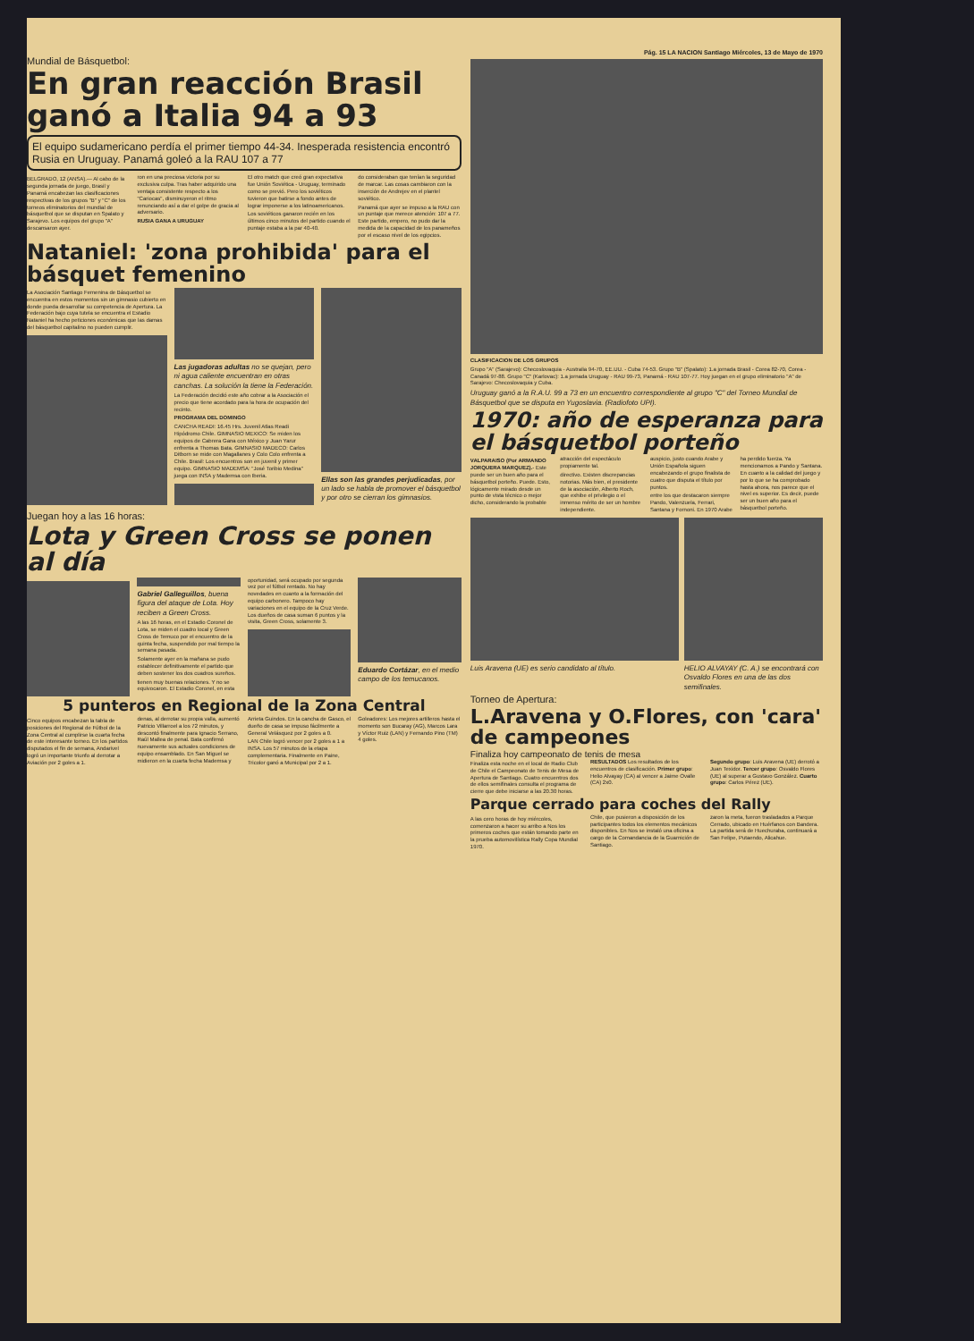Pág. 15 LA NACION Santiago Miércoles, 13 de Mayo de 1970
Mundial de Básquetbol:
En gran reacción Brasil ganó a Italia 94 a 93
El equipo sudamericano perdía el primer tiempo 44-34. Inesperada resistencia encontró Rusia en Uruguay. Panamá goleó a la RAU 107 a 77
BELGRADO, 12 (ANSA).— Al cabo de la segunda jornada de juego, Brasil y Panamá encabezan las clasificaciones respectivas de los grupos "B" y "C" de los torneos eliminatorios del mundial de básquetbol que se disputan en Spalato y Sarajevo. Los equipos del grupo "A" descansaron ayer.
ron en una preciosa victoria por su exclusiva culpa. Tras haber adquirido una ventaja consistente respecto a los "Cariocas", disminuyeron el ritmo renunciando así a dar el golpe de gracia al adversario.
RUSIA GANA A URUGUAY
El otro match que creó gran expectativa fue Unión Soviética - Uruguay, terminado como se previó. Pero los soviéticos tuvieron que batirse a fondo antes de lograr imponerse a los latinoamericanos.
Los soviéticos ganaron recién en los últimos cinco minutos del partido cuando el puntaje estaba a la par 40-40.
do consideraban que tenían la seguridad de marcar. Las cosas cambiaron con la inserción de Andrejev en el plantel soviético.
Panamá que ayer se impuso a la RAU con un puntaje que merece atención: 107 a 77. Este partido, empero, no pudo dar la medida de la capacidad de los panameños por el escaso nivel de los egipcios.
Nataniel: 'zona prohibida' para el básquet femenino
La Asociación Santiago Femenina de Básquetbol se encuentra en estos momentos sin un gimnasio cubierto en donde pueda desarrollar su competencia de Apertura. La Federación bajo cuya tutela se encuentra el Estadio Nataniel ha hecho peticiones económicas que las damas del básquetbol capitalino no pueden cumplir.
Las jugadoras adultas no se quejan, pero ni agua caliente encuentran en otras canchas. La solución la tiene la Federación.
La Federación decidió este año cobrar a la Asociación el precio que tiene acordado para la hora de ocupación del recinto.
PROGRAMA DEL DOMINGO
CANCHA READI: 16.45 Hrs. Juvenil Atlas Readi Hipódromo Chile. GIMNASIO MEXICO: Se miden los equipos de Cabrera Gana con México y Juan Yarur enfrenta a Thomas Bata. GIMNASIO MADECO: Carlos Ditborn se mide con Magallanes y Colo Colo enfrenta a Chile. Brasil: Los encuentros son en juvenil y primer equipo. GIMNASIO MADEMSA: "José Toribio Medina" juega con INSA y Mademsa con Iberia.
Ellas son las grandes perjudicadas, por un lado se habla de promover el básquetbol y por otro se cierran los gimnasios.
Juegan hoy a las 16 horas:
Lota y Green Cross se ponen al día
Gabriel Galleguillos, buena figura del ataque de Lota. Hoy reciben a Green Cross.
A las 16 horas, en el Estadio Coronel de Lota, se miden el cuadro local y Green Cross de Temuco por el encuentro de la quinta fecha, suspendido por mal tiempo la semana pasada.
Solamente ayer en la mañana se pudo establecer definitivamente el partido que deben sostener los dos cuadros sureños.
tienen muy buenas relaciones. Y no se equivocaron. El Estadio Coronel, en esta oportunidad, será ocupado por segunda vez por el fútbol rentado. No hay novedades en cuanto a la formación del equipo carbonero. Tampoco hay variaciones en el equipo de la Cruz Verde. Los dueños de casa suman 6 puntos y la visita, Green Cross, solamente 3.
Eduardo Cortázar, en el medio campo de los temucanos.
5 punteros en Regional de la Zona Central
Cinco equipos encabezan la tabla de posiciones del Regional de Fútbol de la Zona Central al cumplirse la cuarta fecha de este interesante torneo. En los partidos disputados el fin de semana, Andarivel logró un importante triunfo al derrotar a Aviación por 2 goles a 1.
denas, al derrotar su propia valla, aumentó Patricio Villarroel a los 72 minutos, y descontó finalmente para Ignacio Serrano, Raúl Mallea de penal. Bata confirmó nuevamente sus actuales condiciones de equipo ensamblado. En San Miguel se midieron en la cuarta fecha Mademsa y Arrieta Guindos. En la cancha de Gasco, el dueño de casa se impuso fácilmente a General Velásquez por 2 goles a 0.
LAN Chile logró vencer por 2 goles a 1 a INSA. Los 57 minutos de la etapa complementaria. Finalmente en Paine, Tricolor ganó a Municipal por 2 a 1. Goleadores: Los mejores artilleros hasta el momento son Bucaray (AG), Marcos Lara y Víctor Ruiz (LAN) y Fernando Pino (TM) 4 goles.
CLASIFICACION DE LOS GRUPOS
Grupo "A" (Sarajevo): Checoslovaquia - Australia 94-70, EE.UU. - Cuba 74-53. Grupo "B" (Spalato): 1.a jornada Brasil - Corea 82-70, Corea - Canadá 97-88. Grupo "C" (Karlovac): 1.a jornada Uruguay - RAU 99-73, Panamá - RAU 107-77. Hoy juegan en el grupo eliminatorio "A" de Sarajevo: Checoslovaquia y Cuba.
Uruguay ganó a la R.A.U. 99 a 73 en un encuentro correspondiente al grupo "C" del Torneo Mundial de Básquetbol que se disputa en Yugoslavia. (Radiofoto UPI).
1970: año de esperanza para el básquetbol porteño
VALPARAISO (Por ARMANDO JORQUERA MARQUEZ).- Este puede ser un buen año para el básquetbol porteño. Puede. Esto, lógicamente mirado desde un punto de vista técnico o mejor dicho, considerando la probable atracción del espectáculo propiamente tal.
directivo. Existen discrepancias notorias. Más bien, el presidente de la asociación, Alberto Roch, que exhibe el privilegio o el inmenso mérito de ser un hombre independiente.
auspicio, justo cuando Arabe y Unión Española siguen encabezando el grupo finalista de cuatro que disputa el título por puntos.
entre los que destacaron siempre Pando, Valenzuela, Ferrari, Santana y Fornoni. En 1970 Arabe ha perdido fuerza. Ya mencionamos a Pando y Santana. En cuanto a la calidad del juego y por lo que se ha comprobado hasta ahora, nos parece que el nivel es superior. Es decir, puede ser un buen año para el básquetbol porteño.
Luis Aravena (UE) es serio candidato al título.
HELIO ALVAYAY (C. A.) se encontrará con Osvaldo Flores en una de las dos semifinales.
Torneo de Apertura:
L.Aravena y O.Flores, con 'cara' de campeones
Finaliza hoy campeonato de tenis de mesa
Finaliza esta noche en el local de Radio Club de Chile el Campeonato de Tenis de Mesa de Apertura de Santiago. Cuatro encuentros dos de ellos semifinales consulta el programa de cierre que debe iniciarse a las 20.30 horas.
RESULTADOS Los resultados de los encuentros de clasificación. Primer grupo: Helio Alvayay (CA) al vencer a Jaime Ovalle (CA) 2x0.
Segundo grupo: Luis Aravena (UE) derrotó a Juan Texidor. Tercer grupo: Osvaldo Flores (UE) al superar a Gustavo González. Cuarto grupo: Carlos Pérez (UE).
Parque cerrado para coches del Rally
A las cero horas de hoy miércoles, comenzaron a hacer su arribo a Nos los primeros coches que están tomando parte en la prueba automovilística Rally Copa Mundial 1970.
Chile, que pusieron a disposición de los participantes todos los elementos mecánicos disponibles. En Nos se instaló una oficina a cargo de la Comandancia de la Guarnición de Santiago.
zaron la meta, fueron trasladados a Parque Cerrado, ubicado en Huérfanos con Bandera. La partida será de Huechuraba, continuará a San Felipe, Putaendo, Alicahue.